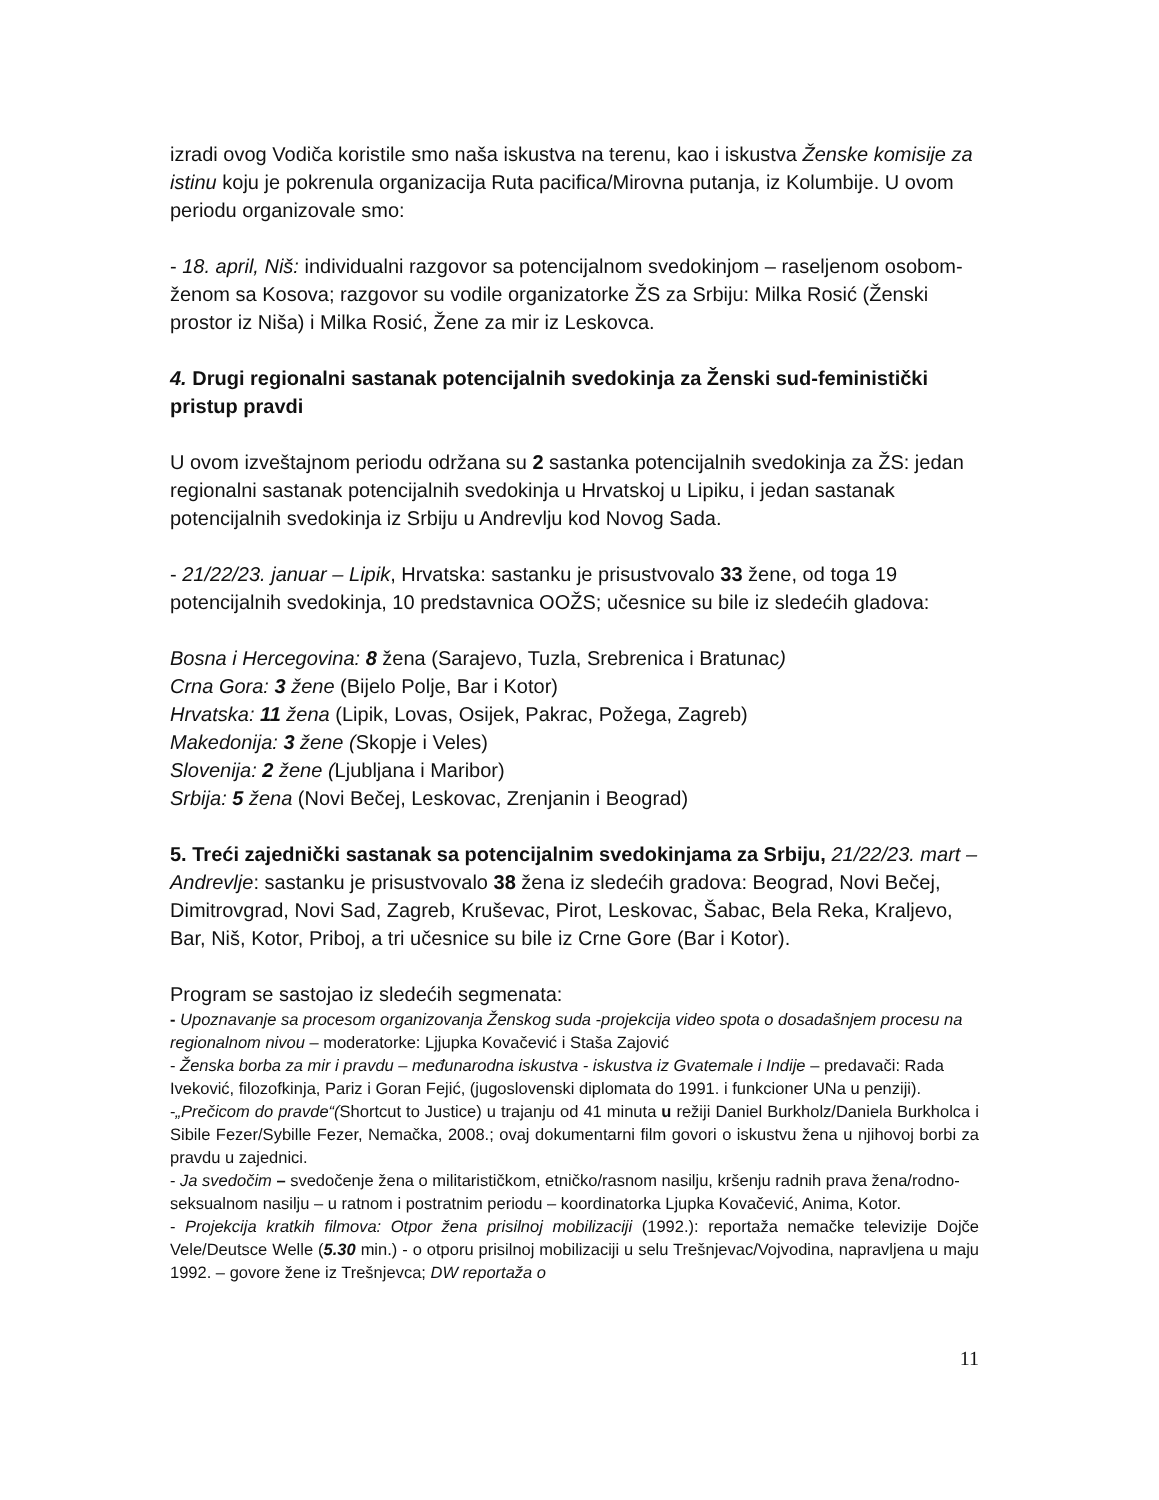izradi ovog Vodiča koristile smo naša iskustva na terenu, kao i iskustva Ženske komisije za istinu koju je pokrenula organizacija Ruta pacifica/Mirovna putanja, iz Kolumbije. U ovom periodu organizovale smo:
- 18. april, Niš: individualni razgovor sa potencijalnom svedokinjom – raseljenom osobom-ženom sa Kosova; razgovor su vodile organizatorke ŽS za Srbiju: Milka Rosić (Ženski prostor iz Niša) i Milka Rosić, Žene za mir iz Leskovca.
4. Drugi regionalni sastanak potencijalnih svedokinja za Ženski sud-feministički pristup pravdi
U ovom izveštajnom periodu održana su 2 sastanka potencijalnih svedokinja za ŽS: jedan regionalni sastanak potencijalnih svedokinja u Hrvatskoj u Lipiku, i jedan sastanak potencijalnih svedokinja iz Srbiju u Andrevlju kod Novog Sada.
- 21/22/23. januar – Lipik, Hrvatska: sastanku je prisustvovalo 33 žene, od toga 19 potencijalnih svedokinja, 10 predstavnica OOŽS; učesnice su bile iz sledećih gladova:
Bosna i Hercegovina: 8 žena (Sarajevo, Tuzla, Srebrenica i Bratunac)
Crna Gora: 3 žene (Bijelo Polje, Bar i Kotor)
Hrvatska: 11 žena (Lipik, Lovas, Osijek, Pakrac, Požega, Zagreb)
Makedonija: 3 žene (Skopje i Veles)
Slovenija: 2 žene (Ljubljana i Maribor)
Srbija: 5 žena (Novi Bečej, Leskovac, Zrenjanin i Beograd)
5. Treći zajednički sastanak sa potencijalnim svedokinjama za Srbiju, 21/22/23. mart – Andrevlje: sastanku je prisustvovalo 38 žena iz sledećih gradova: Beograd, Novi Bečej, Dimitrovgrad, Novi Sad, Zagreb, Kruševac, Pirot, Leskovac, Šabac, Bela Reka, Kraljevo, Bar, Niš, Kotor, Priboj, a tri učesnice su bile iz Crne Gore (Bar i Kotor).
Program se sastojao iz sledećih segmenata:
- Upoznavanje sa procesom organizovanja Ženskog suda -projekcija video spota o dosadašnjem procesu na regionalnom nivou – moderatorke: Ljjupka Kovačević i Staša Zajović
- Ženska borba za mir i pravdu – međunarodna iskustva - iskustva iz Gvatemale i Indije – predavači: Rada Iveković, filozofkinja, Pariz i Goran Fejić, (jugoslovenski diplomata do 1991. i funkcioner UNa u penziji).
-„Prečicom do pravde“(Shortcut to Justice) u trajanju od 41 minuta u režiji Daniel Burkholz/Daniela Burkholca i Sibile Fezer/Sybille Fezer, Nemačka, 2008.; ovaj dokumentarni film govori o iskustvu žena u njihovoj borbi za pravdu u zajednici.
- Ja svedočim – svedočenje žena o militarističkom, etničko/rasnom nasilju, kršenju radnih prava žena/rodno-seksualnom nasilju – u ratnom i postratnim periodu – koordinatorka Ljupka Kovačević, Anima, Kotor.
- Projekcija kratkih filmova: Otpor žena prisilnoj mobilizaciji (1992.): reportaža nemačke televizije Dojče Vele/Deutsce Welle (5.30 min.) - o otporu prisilnoj mobilizaciji u selu Trešnjevac/Vojvodina, napravljena u maju 1992. – govore žene iz Trešnjevca; DW reportaža o
11